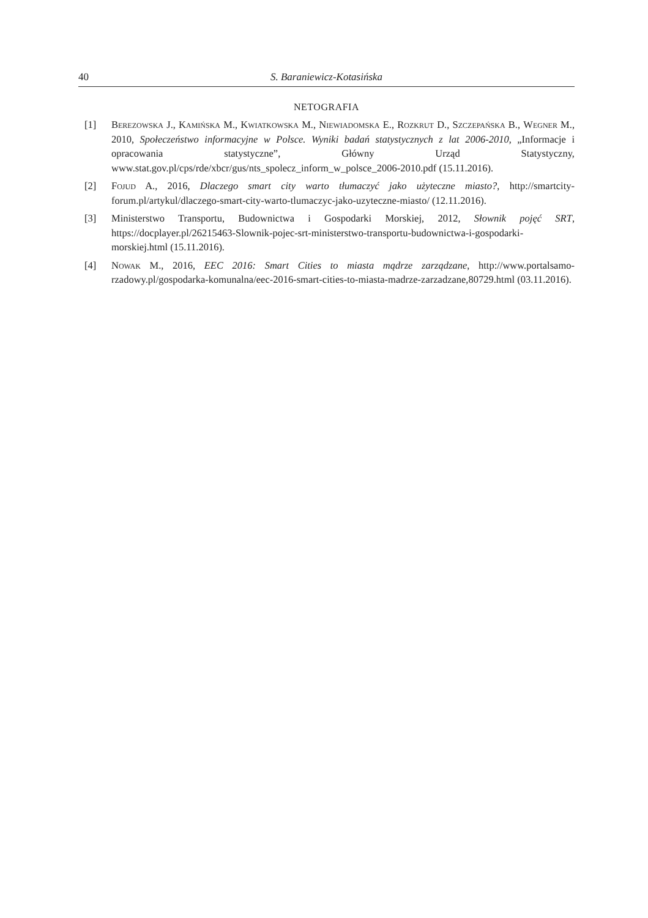40 S. Baraniewicz-Kotasińska
NETOGRAFIA
[1] Berezowska J., Kamińska M., Kwiatkowska M., Niewiadomska E., Rozkrut D., Szczepańska B., Wegner M., 2010, Społeczeństwo informacyjne w Polsce. Wyniki badań statystycznych z lat 2006-2010, „Informacje i opracowania statystyczne”, Główny Urząd Statystyczny, www.stat.gov.pl/cps/rde/xbcr/gus/nts_spolecz_inform_w_polsce_2006-2010.pdf (15.11.2016).
[2] Fojud A., 2016, Dlaczego smart city warto tłumaczyć jako użyteczne miasto?, http://smartcity-forum.pl/artykul/dlaczego-smart-city-warto-tlumaczyc-jako-uzyteczne-miasto/ (12.11.2016).
[3] Ministerstwo Transportu, Budownictwa i Gospodarki Morskiej, 2012, Słownik pojęć SRT, https://docplayer.pl/26215463-Slownik-pojec-srt-ministerstwo-transportu-budownictwa-i-gospodarki-morskiej.html (15.11.2016).
[4] Nowak M., 2016, EEC 2016: Smart Cities to miasta mądrze zarządzane, http://www.portalsamo-rzadowy.pl/gospodarka-komunalna/eec-2016-smart-cities-to-miasta-madrze-zarzadzane,80729.html (03.11.2016).